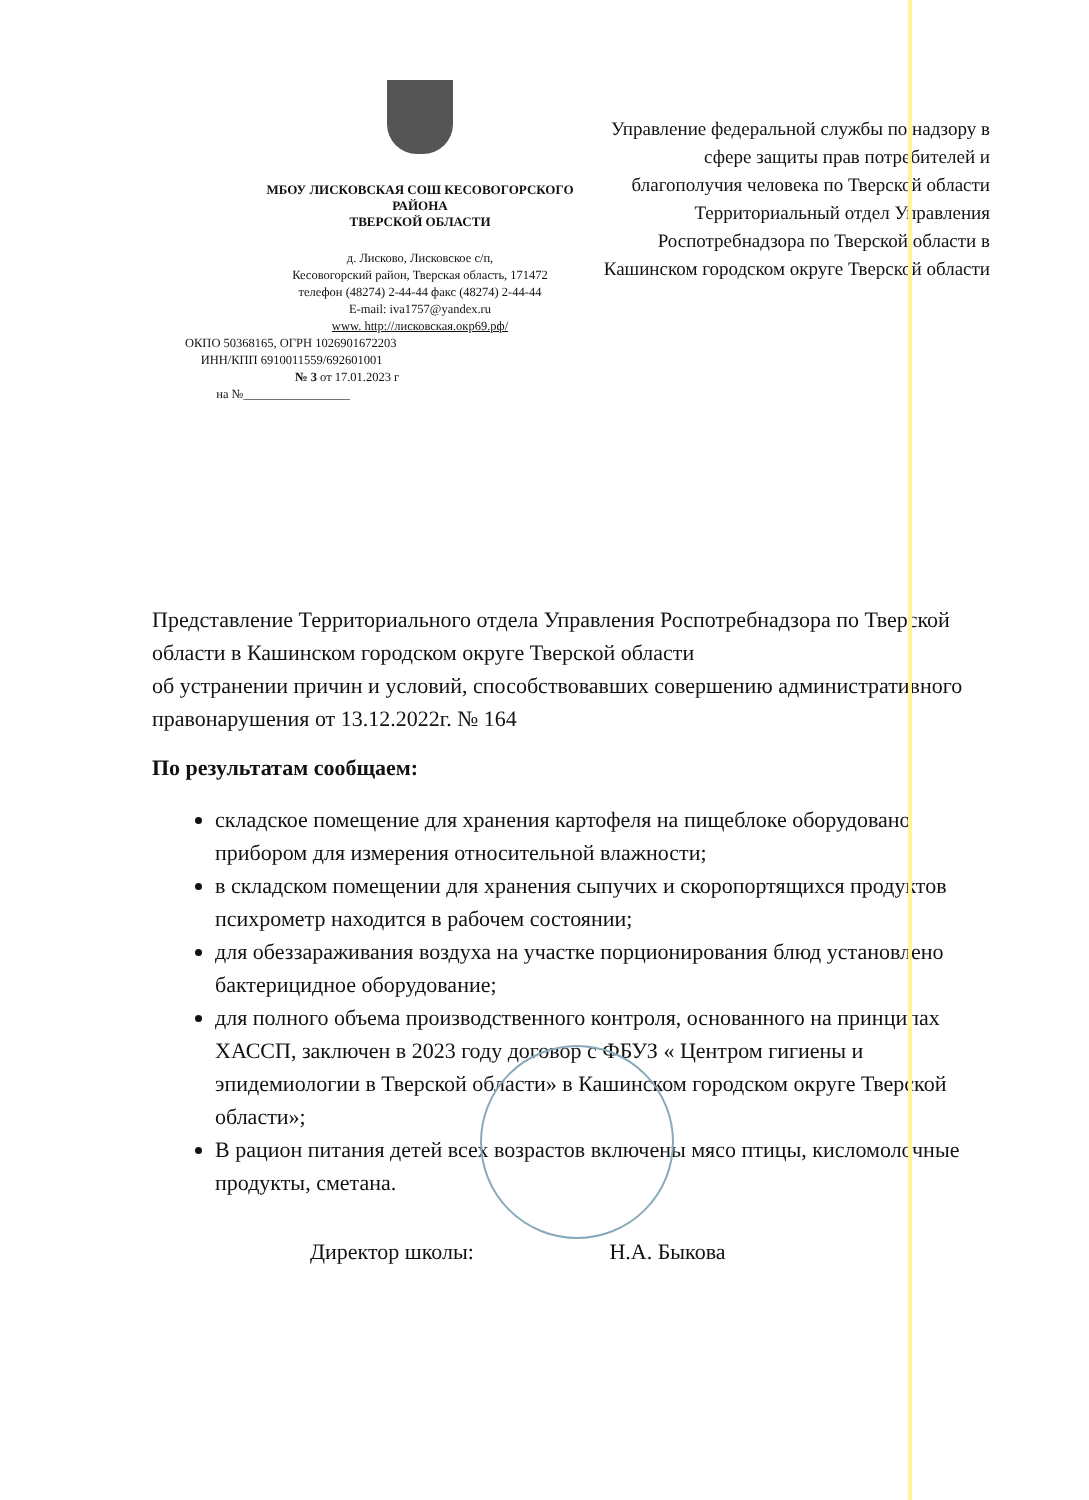МБОУ ЛИСКОВСКАЯ СОШ КЕСОВОГОРСКОГО
РАЙОНА
ТВЕРСКОЙ ОБЛАСТИ
д. Лисково, Лисковское с/п,
Кесовогорский район, Тверская область, 171472
телефон (48274) 2-44-44 факс (48274) 2-44-44
E-mail: iva1757@yandex.ru
www. http://лисковская.окр69.рф/
ОКПО 50368165, ОГРН 1026901672203
ИНН/КПП 6910011559/692601001
№ 3 от 17.01.2023 г
на №_________________
Управление федеральной службы по надзору в сфере защиты прав потребителей и благополучия человека по Тверской области
Территориальный отдел Управления Роспотребнадзора по Тверской области в Кашинском городском округе Тверской области
Представление Территориального отдела Управления Роспотребнадзора по Тверской области в Кашинском городском округе Тверской области
об устранении причин и условий, способствовавших совершению административного правонарушения от 13.12.2022г. № 164
По результатам сообщаем:
складское помещение для хранения картофеля на пищеблоке оборудовано прибором для измерения относительной влажности;
в складском помещении для хранения сыпучих и скоропортящихся продуктов психрометр находится в рабочем состоянии;
для обеззараживания воздуха на участке порционирования блюд установлено бактерицидное оборудование;
для полного объема производственного контроля, основанного на принципах ХАССП, заключен в 2023 году договор с ФБУЗ « Центром гигиены и эпидемиологии в Тверской области» в Кашинском городском округе Тверской области»;
В рацион питания детей всех возрастов включены мясо птицы, кисломолочные продукты, сметана.
Директор школы: Н.А. Быкова